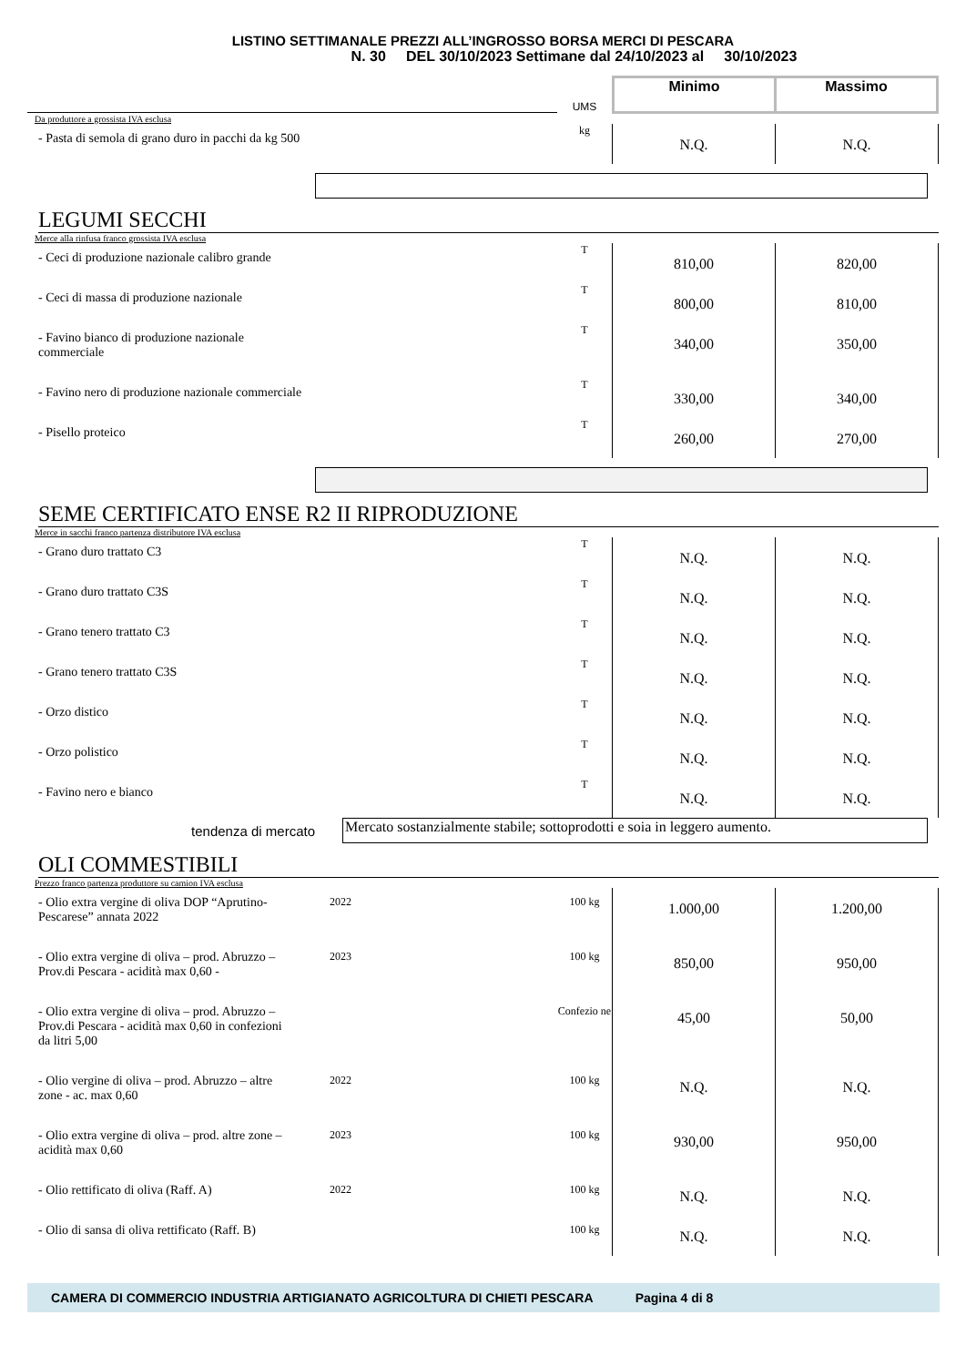LISTINO SETTIMANALE PREZZI ALL’INGROSSO BORSA MERCI DI PESCARA
N. 30 DEL 30/10/2023 Settimane dal 24/10/2023 al 30/10/2023
| | UMS | Minimo | Massimo |
| Da produttore a grossista IVA esclusa | | | |
| - Pasta di semola di grano duro in pacchi da kg 500 | kg | N.Q. | N.Q. |
LEGUMI SECCHI
| Merce alla rinfusa franco grossista IVA esclusa | | | |
| - Ceci di produzione nazionale calibro grande | T | 810,00 | 820,00 |
| - Ceci di massa di produzione nazionale | T | 800,00 | 810,00 |
| - Favino bianco di produzione nazionale commerciale | T | 340,00 | 350,00 |
| - Favino nero di produzione nazionale commerciale | T | 330,00 | 340,00 |
| - Pisello proteico | T | 260,00 | 270,00 |
SEME CERTIFICATO ENSE R2 II RIPRODUZIONE
| Merce in sacchi franco partenza distributore IVA esclusa | | | |
| - Grano duro trattato C3 | T | N.Q. | N.Q. |
| - Grano duro trattato C3S | T | N.Q. | N.Q. |
| - Grano tenero trattato C3 | T | N.Q. | N.Q. |
| - Grano tenero trattato C3S | T | N.Q. | N.Q. |
| - Orzo distico | T | N.Q. | N.Q. |
| - Orzo polistico | T | N.Q. | N.Q. |
| - Favino nero e bianco | T | N.Q. | N.Q. |
tendenza di mercato
Mercato sostanzialmente stabile; sottoprodotti e soia in leggero aumento.
OLI COMMESTIBILI
| Prezzo franco partenza produttore su camion IVA esclusa | | | | |
| - Olio extra vergine di oliva DOP “Aprutino- Pescarese” annata 2022 | 2022 | 100 kg | 1.000,00 | 1.200,00 |
| - Olio extra vergine di oliva – prod. Abruzzo – Prov.di Pescara - acidità max 0,60 - | 2023 | 100 kg | 850,00 | 950,00 |
| - Olio extra vergine di oliva – prod. Abruzzo – Prov.di Pescara - acidità max 0,60 in confezioni da litri 5,00 | | Confezio ne | 45,00 | 50,00 |
| - Olio vergine di oliva – prod. Abruzzo – altre zone - ac. max 0,60 | 2022 | 100 kg | N.Q. | N.Q. |
| - Olio extra vergine di oliva – prod. altre zone – acidità max 0,60 | 2023 | 100 kg | 930,00 | 950,00 |
| - Olio rettificato di oliva (Raff. A) | 2022 | 100 kg | N.Q. | N.Q. |
| - Olio di sansa di oliva rettificato (Raff. B) | | 100 kg | N.Q. | N.Q. |
CAMERA DI COMMERCIO INDUSTRIA ARTIGIANATO AGRICOLTURA DI CHIETI PESCARA Pagina 4 di 8